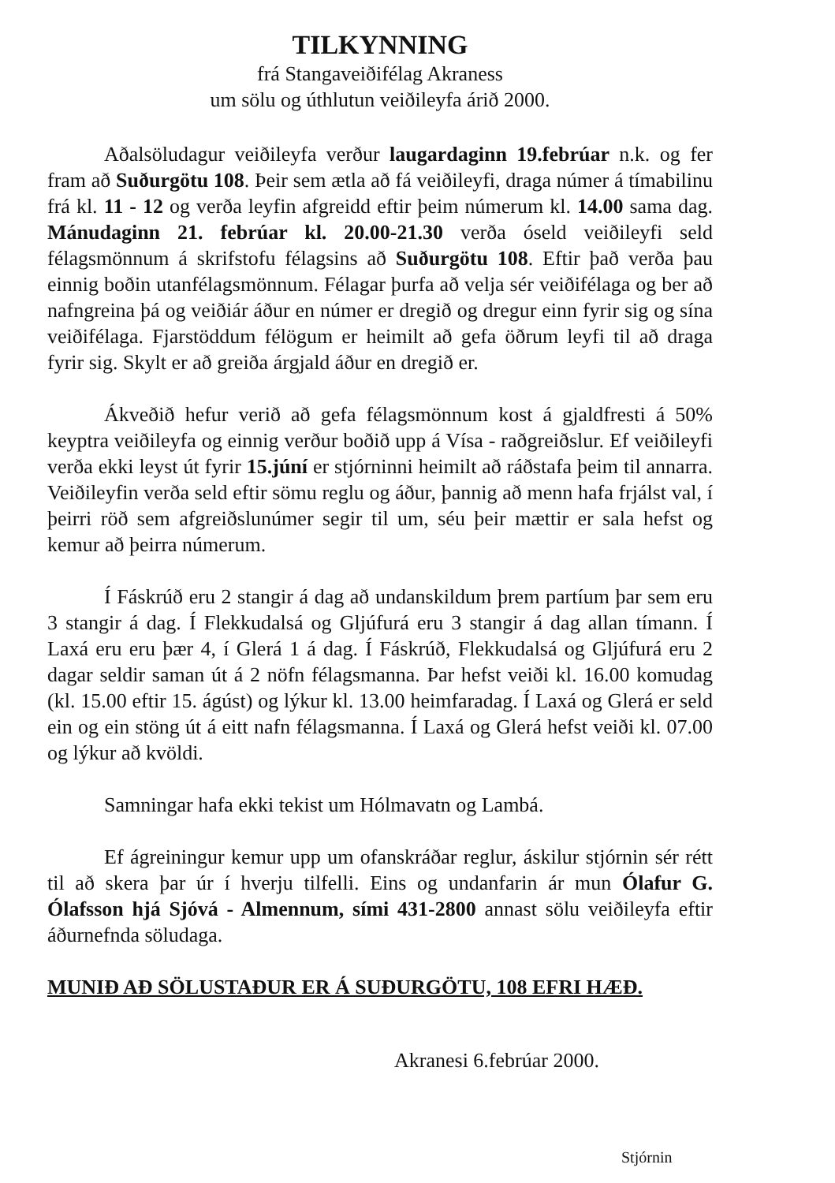TILKYNNING
frá Stangaveiðifélag Akraness
um sölu og úthlutun veiðileyfa árið 2000.
Aðalsöludagur veiðileyfa verður laugardaginn 19.febrúar n.k. og fer fram að Suðurgötu 108. Þeir sem ætla að fá veiðileyfi, draga númer á tímabilinu frá kl. 11 - 12 og verða leyfin afgreidd eftir þeim númerum kl. 14.00 sama dag. Mánudaginn 21. febrúar kl. 20.00-21.30 verða óseld veiðileyfi seld félagsmönnum á skrifstofu félagsins að Suðurgötu 108. Eftir það verða þau einnig boðin utanfélagsmönnum. Félagar þurfa að velja sér veiðifélaga og ber að nafngreina þá og veiðiár áður en númer er dregið og dregur einn fyrir sig og sína veiðifélaga. Fjarstöddum félögum er heimilt að gefa öðrum leyfi til að draga fyrir sig. Skylt er að greiða árgjald áður en dregið er.
Ákveðið hefur verið að gefa félagsmönnum kost á gjaldfresti á 50% keyptra veiðileyfa og einnig verður boðið upp á Vísa - raðgreiðslur. Ef veiðileyfi verða ekki leyst út fyrir 15.júní er stjórninni heimilt að ráðstafa þeim til annarra. Veiðileyfin verða seld eftir sömu reglu og áður, þannig að menn hafa frjálst val, í þeirri röð sem afgreiðslunúmer segir til um, séu þeir mættir er sala hefst og kemur að þeirra númerum.
Í Fáskrúð eru 2 stangir á dag að undanskildum þrem partíum þar sem eru 3 stangir á dag. Í Flekkudalsá og Gljúfurá eru 3 stangir á dag allan tímann. Í Laxá eru eru þær 4, í Glerá 1 á dag. Í Fáskrúð, Flekkudalsá og Gljúfurá eru 2 dagar seldir saman út á 2 nöfn félagsmanna. Þar hefst veiði kl. 16.00 komudag (kl. 15.00 eftir 15. ágúst) og lýkur kl. 13.00 heimfaradag. Í Laxá og Glerá er seld ein og ein stöng út á eitt nafn félagsmanna. Í Laxá og Glerá hefst veiði kl. 07.00 og lýkur að kvöldi.
Samningar hafa ekki tekist um Hólmavatn og Lambá.
Ef ágreiningur kemur upp um ofanskráðar reglur, áskilur stjórnin sér rétt til að skera þar úr í hverju tilfelli. Eins og undanfarin ár mun Ólafur G. Ólafsson hjá Sjóvá - Almennum, sími 431-2800 annast sölu veiðileyfa eftir áðurnefnda söludaga.
MUNIÐ AÐ SÖLUSTAÐUR ER Á SUÐURGÖTU, 108 EFRI HÆÐ.
Akranesi 6.febrúar 2000.
Stjórnin